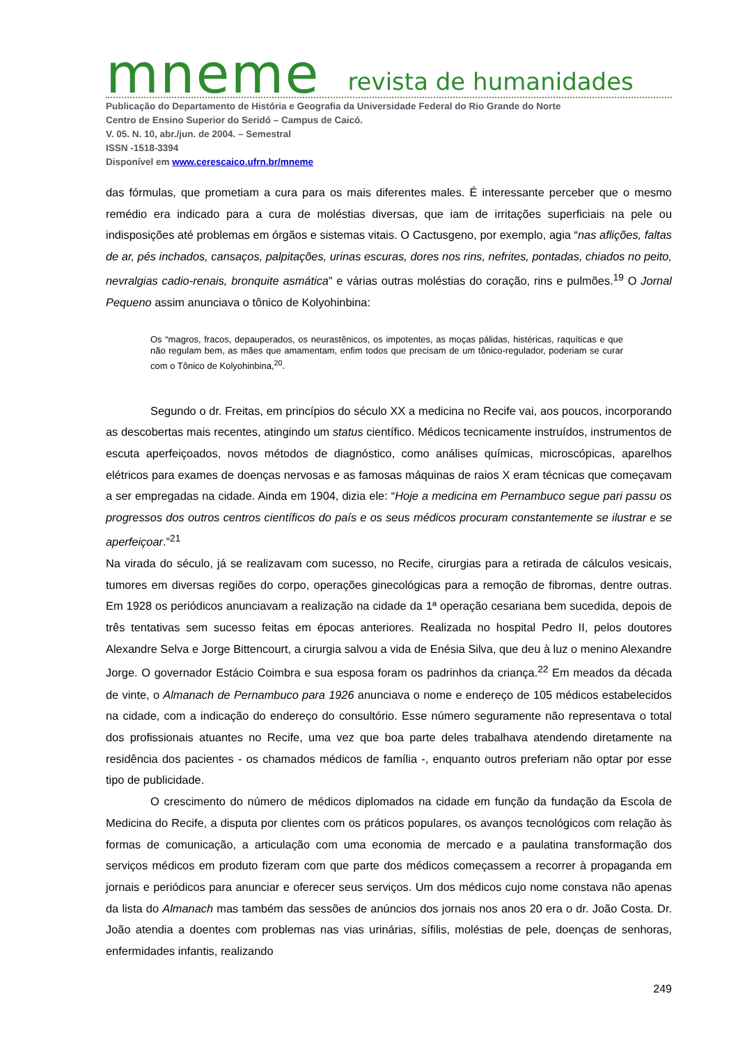mneme revista de humanidades
Publicação do Departamento de História e Geografia da Universidade Federal do Rio Grande do Norte
Centro de Ensino Superior do Seridó – Campus de Caicó.
V. 05. N. 10, abr./jun. de 2004. – Semestral
ISSN -1518-3394
Disponível em www.cerescaico.ufrn.br/mneme
das fórmulas, que prometiam a cura para os mais diferentes males. É interessante perceber que o mesmo remédio era indicado para a cura de moléstias diversas, que iam de irritações superficiais na pele ou indisposições até problemas em órgãos e sistemas vitais. O Cactusgeno, por exemplo, agia “nas aflições, faltas de ar, pés inchados, cansaços, palpitações, urinas escuras, dores nos rins, nefrites, pontadas, chiados no peito, nevralgias cadio-renais, bronquite asmática” e várias outras moléstias do coração, rins e pulmões.<sup>19</sup> O Jornal Pequeno assim anunciava o tônico de Kolyohinbina:
Os “magros, fracos, depauperados, os neurastênicos, os impotentes, as moças pálidas, histéricas, raquíticas e que não regulam bem, as mães que amamentam, enfim todos que precisam de um tônico-regulador, poderiam se curar com o Tônico de Kolyohinbina,<sup>20</sup>.
Segundo o dr. Freitas, em princípios do século XX a medicina no Recife vai, aos poucos, incorporando as descobertas mais recentes, atingindo um status científico. Médicos tecnicamente instruídos, instrumentos de escuta aperfeiçoados, novos métodos de diagnóstico, como análises químicas, microscópicas, aparelhos elétricos para exames de doenças nervosas e as famosas máquinas de raios X eram técnicas que começavam a ser empregadas na cidade. Ainda em 1904, dizia ele: “Hoje a medicina em Pernambuco segue pari passu os progressos dos outros centros científicos do país e os seus médicos procuram constantemente se ilustrar e se aperfeiçoar.”<sup>21</sup>
Na virada do século, já se realizavam com sucesso, no Recife, cirurgias para a retirada de cálculos vesicais, tumores em diversas regiões do corpo, operações ginecológicas para a remoção de fibromas, dentre outras. Em 1928 os periódicos anunciavam a realização na cidade da 1ª operação cesariana bem sucedida, depois de três tentativas sem sucesso feitas em épocas anteriores. Realizada no hospital Pedro II, pelos doutores Alexandre Selva e Jorge Bittencourt, a cirurgia salvou a vida de Enésia Silva, que deu à luz o menino Alexandre Jorge. O governador Estácio Coimbra e sua esposa foram os padrinhos da criança.<sup>22</sup> Em meados da década de vinte, o Almanach de Pernambuco para 1926 anunciava o nome e endereço de 105 médicos estabelecidos na cidade, com a indicação do endereço do consultório. Esse número seguramente não representava o total dos profissionais atuantes no Recife, uma vez que boa parte deles trabalhava atendendo diretamente na residência dos pacientes - os chamados médicos de família -, enquanto outros preferiam não optar por esse tipo de publicidade.
O crescimento do número de médicos diplomados na cidade em função da fundação da Escola de Medicina do Recife, a disputa por clientes com os práticos populares, os avanços tecnológicos com relação às formas de comunicação, a articulação com uma economia de mercado e a paulatina transformação dos serviços médicos em produto fizeram com que parte dos médicos começassem a recorrer à propaganda em jornais e periódicos para anunciar e oferecer seus serviços. Um dos médicos cujo nome constava não apenas da lista do Almanach mas também das sessões de anúncios dos jornais nos anos 20 era o dr. João Costa. Dr. João atendia a doentes com problemas nas vias urinárias, sífilis, moléstias de pele, doenças de senhoras, enfermidades infantis, realizando
249